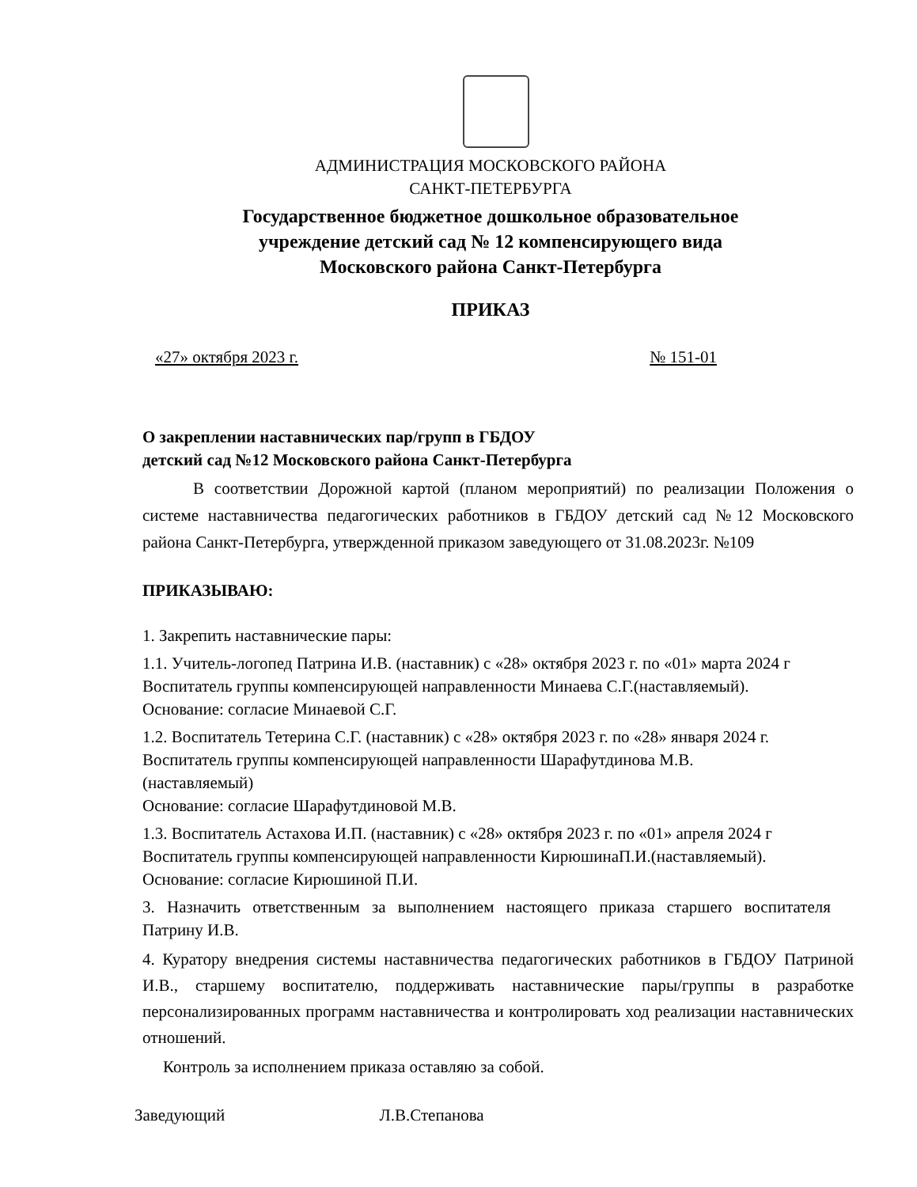АДМИНИСТРАЦИЯ МОСКОВСКОГО РАЙОНА
САНКТ-ПЕТЕРБУРГА
Государственное бюджетное дошкольное образовательное
учреждение детский сад № 12 компенсирующего вида
Московского района Санкт-Петербурга
ПРИКАЗ
«27» октября 2023 г. № 151-01
О закреплении наставнических пар/групп в ГБДОУ
детский сад №12 Московского района Санкт-Петербурга
В соответствии Дорожной картой (планом мероприятий) по реализации Положения о системе наставничества педагогических работников в ГБДОУ детский сад №12 Московского района Санкт-Петербурга, утвержденной приказом заведующего от 31.08.2023г. №109
ПРИКАЗЫВАЮ:
1. Закрепить наставнические пары:
1.1. Учитель-логопед Патрина И.В. (наставник) с «28» октября 2023 г. по «01» марта 2024 г
Воспитатель группы компенсирующей направленности Минаева С.Г.(наставляемый).
Основание: согласие Минаевой С.Г.
1.2. Воспитатель Тетерина С.Г. (наставник) с «28» октября 2023 г. по «28» января 2024 г.
Воспитатель группы компенсирующей направленности Шарафутдинова М.В.
(наставляемый)
Основание: согласие Шарафутдиновой М.В.
1.3. Воспитатель Астахова И.П. (наставник) с «28» октября 2023 г. по «01» апреля 2024 г
Воспитатель группы компенсирующей направленности КирюшинаП.И.(наставляемый).
Основание: согласие Кирюшиной П.И.
3. Назначить ответственным за выполнением настоящего приказа старшего воспитателя Патрину И.В.
4. Куратору внедрения системы наставничества педагогических работников в ГБДОУ Патриной И.В., старшему воспитателю, поддерживать наставнические пары/группы в разработке персонализированных программ наставничества и контролировать ход реализации наставнических отношений.
Контроль за исполнением приказа оставляю за собой.
Заведующий Л.В.Степанова